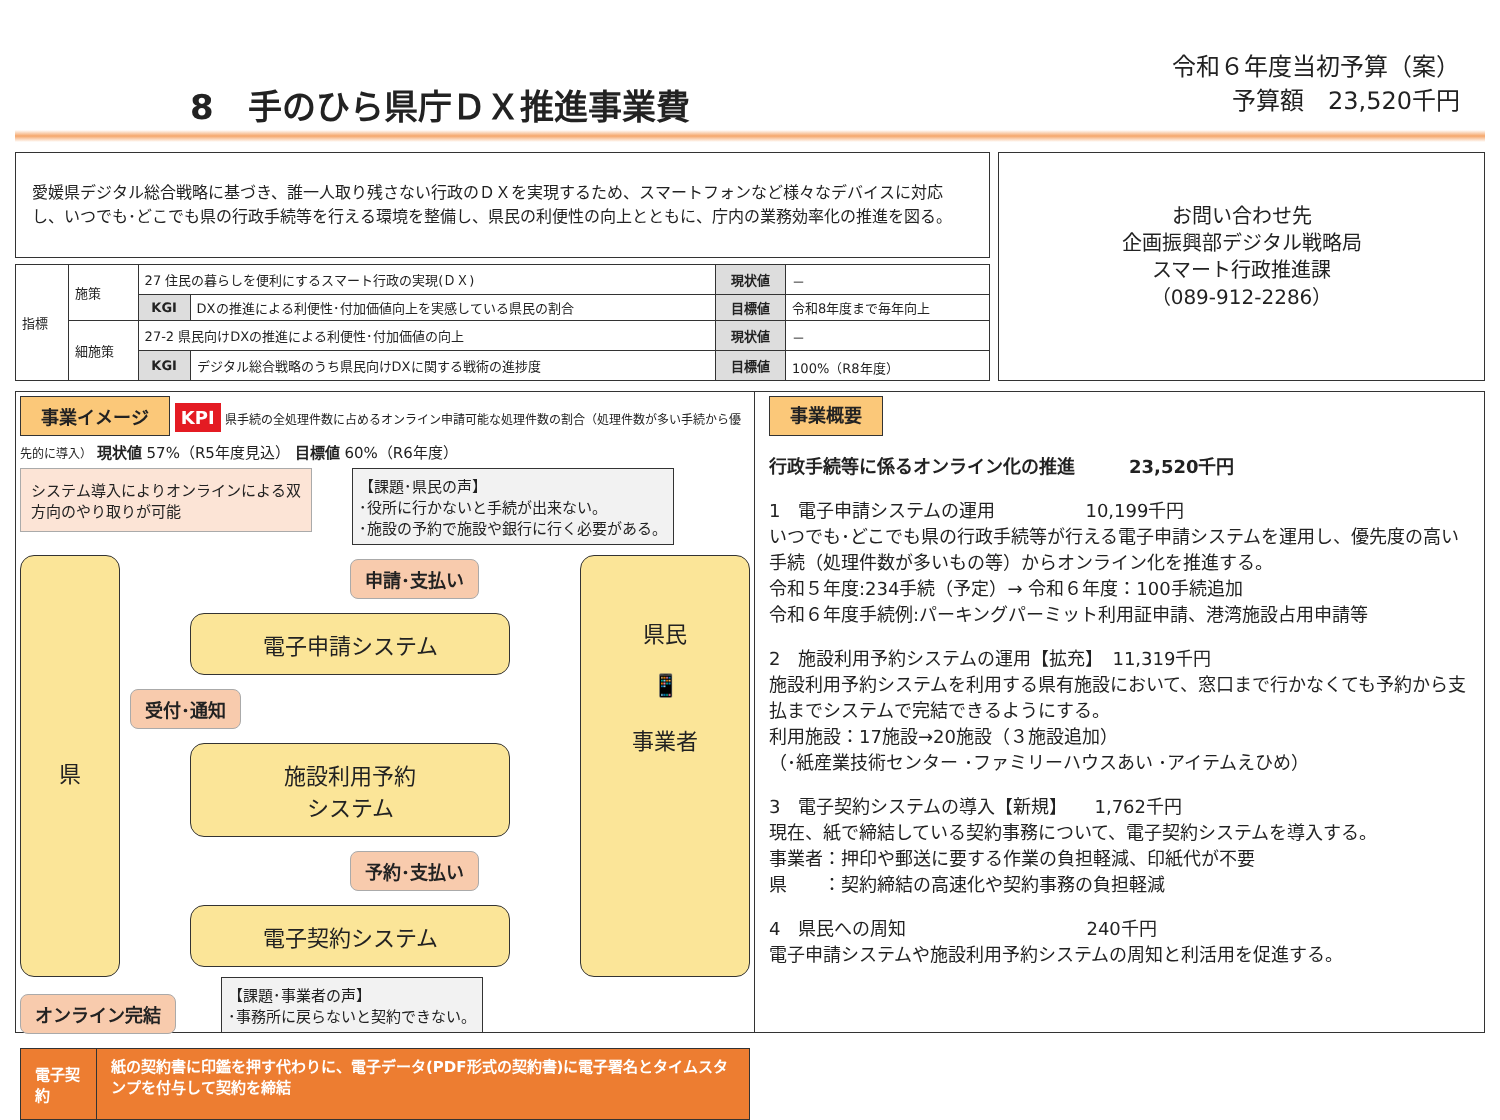8　手のひら県庁ＤＸ推進事業費
令和６年度当初予算（案）
予算額　23,520千円
愛媛県デジタル総合戦略に基づき、誰一人取り残さない行政のＤＸを実現するため、スマートフォンなど様々なデバイスに対応し、いつでも･どこでも県の行政手続等を行える環境を整備し、県民の利便性の向上とともに、庁内の業務効率化の推進を図る。
| 指標 | 施策 | 27 住民の暮らしを便利にするスマート行政の実現(ＤＸ) | | 現状値 | － |
| | | KGI | DXの推進による利便性･付加価値向上を実感している県民の割合 | 目標値 | 令和8年度まで毎年向上 |
| | 細施策 | 27-2 県民向けDXの推進による利便性･付加価値の向上 | | 現状値 | － |
| | | KGI | デジタル総合戦略のうち県民向けDXに関する戦術の進捗度 | 目標値 | 100%（R8年度） |
お問い合わせ先
企画振興部デジタル戦略局
スマート行政推進課
（089-912-2286）
事業イメージ KPI 県手続の全処理件数に占めるオンライン申請可能な処理件数の割合（処理件数が多い手続から優先的に導入） 現状値 57%（R5年度見込） 目標値 60%（R6年度）
システム導入によりオンラインによる双方向のやり取りが可能
【課題･県民の声】
･役所に行かないと手続が出来ない。
･施設の予約で施設や銀行に行く必要がある。
県
申請･支払い
電子申請システム
受付･通知
施設利用予約
システム
予約･支払い
電子契約システム
県民
📱
事業者
オンライン完結 【課題･事業者の声】
･事務所に戻らないと契約できない。
電子契約
紙の契約書に印鑑を押す代わりに、電子データ(PDF形式の契約書)に電子署名とタイムスタンプを付与して契約を締結
事業概要
行政手続等に係るオンライン化の推進　　　23,520千円
1　電子申請システムの運用　　　　　10,199千円
いつでも･どこでも県の行政手続等が行える電子申請システムを運用し、優先度の高い手続（処理件数が多いもの等）からオンライン化を推進する。
令和５年度:234手続（予定）→ 令和６年度：100手続追加
令和６年度手続例:パーキングパーミット利用証申請、港湾施設占用申請等
2　施設利用予約システムの運用【拡充】　11,319千円
施設利用予約システムを利用する県有施設において、窓口まで行かなくても予約から支払までシステムで完結できるようにする。
利用施設：17施設→20施設（３施設追加）
（･紙産業技術センター ･ファミリーハウスあい ･アイテムえひめ）
3　電子契約システムの導入【新規】　　1,762千円
現在、紙で締結している契約事務について、電子契約システムを導入する。
事業者：押印や郵送に要する作業の負担軽減、印紙代が不要
県　　：契約締結の高速化や契約事務の負担軽減
4　県民への周知　　　　　　　　　　240千円
電子申請システムや施設利用予約システムの周知と利活用を促進する。